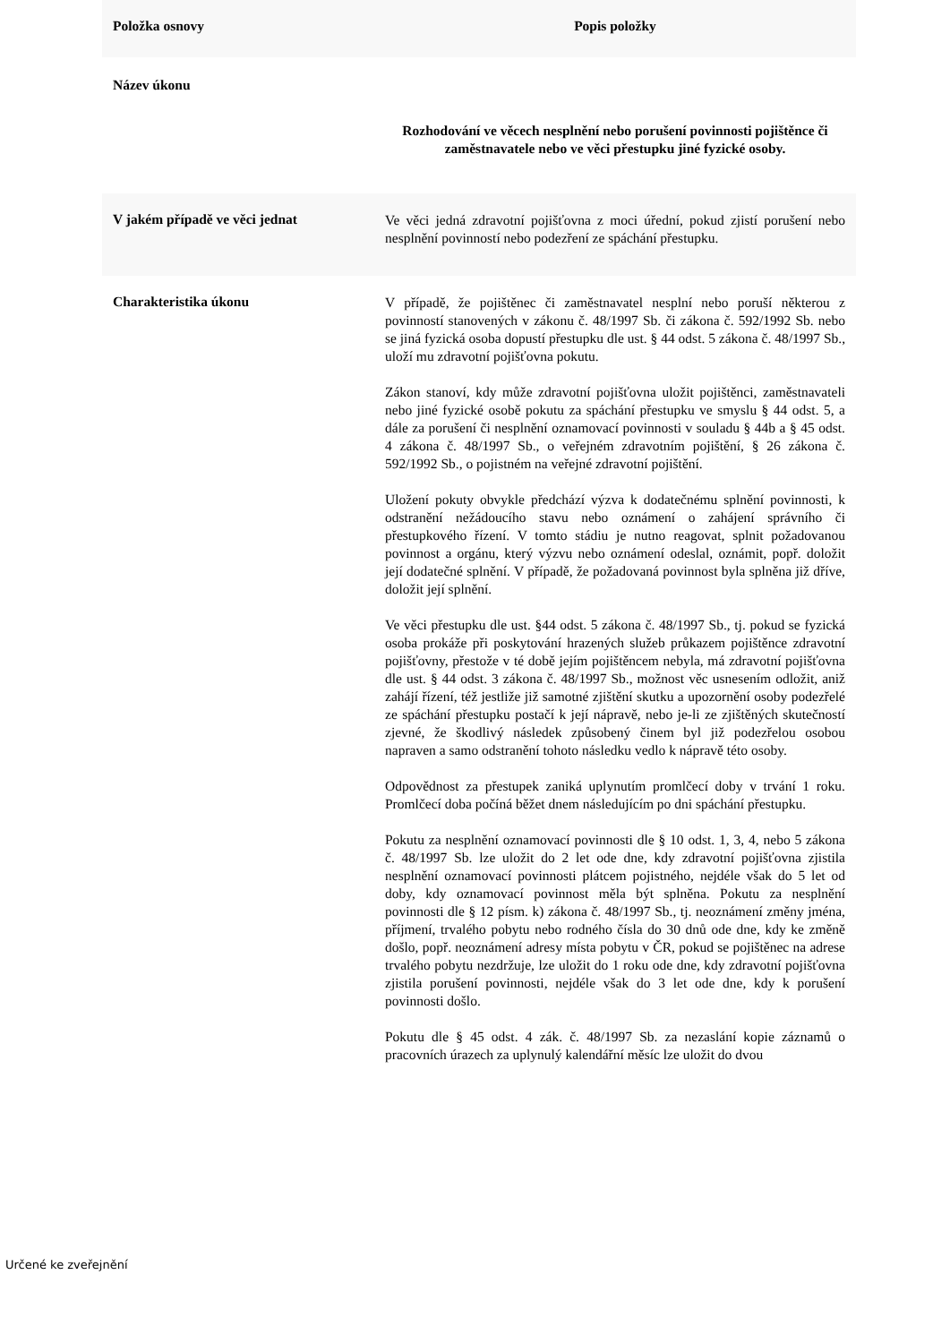| Položka osnovy | Popis položky |
| --- | --- |
| Název úkonu | Rozhodování ve věcech nesplnění nebo porušení povinnosti pojištěnce či zaměstnavatele nebo ve věci přestupku jiné fyzické osoby. |
| V jakém případě ve věci jednat | Ve věci jedná zdravotní pojišťovna z moci úřední, pokud zjistí porušení nebo nesplnění povinností nebo podezření ze spáchání přestupku. |
| Charakteristika úkonu | V případě, že pojištěnec či zaměstnavatel nesplní nebo poruší některou z povinností stanovených v zákonu č. 48/1997 Sb. či zákona č. 592/1992 Sb. nebo se jiná fyzická osoba dopustí přestupku dle ust. § 44 odst. 5 zákona č. 48/1997 Sb., uloží mu zdravotní pojišťovna pokutu. Zákon stanoví, kdy může zdravotní pojišťovna uložit pojištěnci, zaměstnavateli nebo jiné fyzické osobě pokutu za spáchání přestupku ve smyslu § 44 odst. 5, a dále za porušení či nesplnění oznamovací povinnosti v souladu § 44b a § 45 odst. 4 zákona č. 48/1997 Sb., o veřejném zdravotním pojištění, § 26 zákona č. 592/1992 Sb., o pojistném na veřejné zdravotní pojištění. Uložení pokuty obvykle předchází výzva k dodatečnému splnění povinnosti, k odstranění nežádoucího stavu nebo oznámení o zahájení správního či přestupkového řízení. V tomto stádiu je nutno reagovat, splnit požadovanou povinnost a orgánu, který výzvu nebo oznámení odeslal, oznámit, popř. doložit její dodatečné splnění. V případě, že požadovaná povinnost byla splněna již dříve, doložit její splnění. Ve věci přestupku dle ust. §44 odst. 5 zákona č. 48/1997 Sb., tj. pokud se fyzická osoba prokáže při poskytování hrazených služeb průkazem pojištěnce zdravotní pojišťovny, přestože v té době jejím pojištěncem nebyla, má zdravotní pojišťovna dle ust. § 44 odst. 3 zákona č. 48/1997 Sb., možnost věc usnesením odložit, aniž zahájí řízení, též jestliže již samotné zjištění skutku a upozornění osoby podezřelé ze spáchání přestupku postačí k její nápravě, nebo je-li ze zjištěných skutečností zjevné, že škodlivý následek způsobený činem byl již podezřelou osobou napraven a samo odstranění tohoto následku vedlo k nápravě této osoby. Odpovědnost za přestupek zaniká uplynutím promlčecí doby v trvání 1 roku. Promlčecí doba počíná běžet dnem následujícím po dni spáchání přestupku. Pokutu za nesplnění oznamovací povinnosti dle § 10 odst. 1, 3, 4, nebo 5 zákona č. 48/1997 Sb. lze uložit do 2 let ode dne, kdy zdravotní pojišťovna zjistila nesplnění oznamovací povinnosti plátcem pojistného, nejdéle však do 5 let od doby, kdy oznamovací povinnost měla být splněna. Pokutu za nesplnění povinnosti dle § 12 písm. k) zákona č. 48/1997 Sb., tj. neoznámení změny jména, příjmení, trvalého pobytu nebo rodného čísla do 30 dnů ode dne, kdy ke změně došlo, popř. neoznámení adresy místa pobytu v ČR, pokud se pojištěnec na adrese trvalého pobytu nezdržuje, lze uložit do 1 roku ode dne, kdy zdravotní pojišťovna zjistila porušení povinnosti, nejdéle však do 3 let ode dne, kdy k porušení povinnosti došlo. Pokutu dle § 45 odst. 4 zák. č. 48/1997 Sb. za nezaslání kopie záznamů o pracovních úrazech za uplynulý kalendářní měsíc lze uložit do dvou |
Určené ke zveřejnění